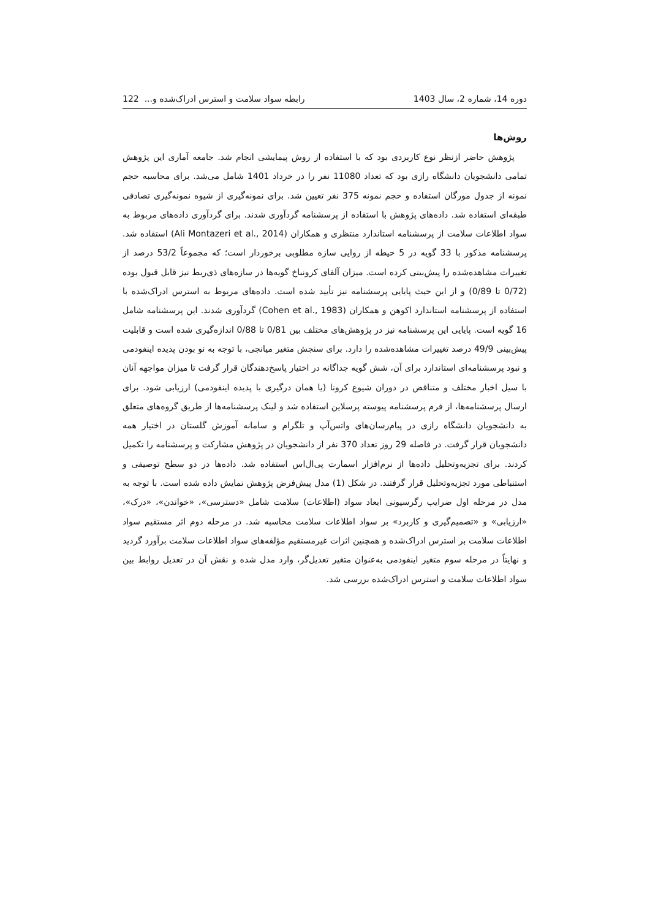دوره 14، شماره 2، سال 1403 رابطه سواد سلامت و استرس ادراک‌شده و... 122
روش‌ها
پژوهش حاضر ازنظر نوع کاربردی بود که با استفاده از روش پیمایشی انجام شد. جامعه آماری این پژوهش تمامی دانشجویان دانشگاه رازی بود که تعداد 11080 نفر را در خرداد 1401 شامل می‌شد. برای محاسبه حجم نمونه از جدول مورگان استفاده و حجم نمونه 375 نفر تعیین شد. برای نمونه‌گیری از شیوه نمونه‌گیری تصادفی طبقه‌ای استفاده شد. داده‌های پژوهش با استفاده از پرسشنامه گردآوری شدند. برای گردآوری داده‌های مربوط به سواد اطلاعات سلامت از پرسشنامه استاندارد منتظری و همکاران (Ali Montazeri et al., 2014) استفاده شد. پرسشنامه مذکور با 33 گویه در 5 حیطه از روایی سازه مطلوبی برخوردار است؛ که مجموعاً 53/2 درصد از تغییرات مشاهده‌شده را پیش‌بینی کرده است. میزان آلفای کرونباخ گویه‌ها در سازه‌های ذی‌ربط نیز قابل قبول بوده (0/72 تا 0/89) و از این حیث پایایی پرسشنامه نیز تأیید شده است. داده‌های مربوط به استرس ادراک‌شده با استفاده از پرسشنامه استاندارد اکوهن و همکاران (Cohen et al., 1983) گردآوری شدند. این پرسشنامه شامل 16 گویه است. پایایی این پرسشنامه نیز در پژوهش‌های مختلف بین 0/81 تا 0/88 اندازه‌گیری شده است و قابلیت پیش‌بینی 49/9 درصد تغییرات مشاهده‌شده را دارد. برای سنجش متغیر میانجی، با توجه به نو بودن پدیده اینفودمی و نبود پرسشنامه‌ای استاندارد برای آن، شش گویه جداگانه در اختیار پاسخ‌دهندگان قرار گرفت تا میزان مواجهه آنان با سیل اخبار مختلف و متناقض در دوران شیوع کرونا (یا همان درگیری با پدیده اینفودمی) ارزیابی شود. برای ارسال پرسشنامه‌ها، از فرم پرسشنامه پیوسته پرسلاین استفاده شد و لینک پرسشنامه‌ها از طریق گروه‌های متعلق به دانشجویان دانشگاه رازی در پیام‌رسان‌های واتس‌آپ و تلگرام و سامانه آموزش گلستان در اختیار همه دانشجویان قرار گرفت. در فاصله 29 روز تعداد 370 نفر از دانشجویان در پژوهش مشارکت و پرسشنامه را تکمیل کردند. برای تجزیه‌وتحلیل داده‌ها از نرم‌افزار اسمارت پی‌ال‌اس استفاده شد. داده‌ها در دو سطح توصیفی و استنباطی مورد تجزیه‌وتحلیل قرار گرفتند. در شکل (1) مدل پیش‌فرض پژوهش نمایش داده شده است. با توجه به مدل در مرحله اول ضرایب رگرسیونی ابعاد سواد (اطلاعات) سلامت شامل «دسترسی»، «خواندن»، «درک»، «ارزیابی» و «تصمیم‌گیری و کاربرد» بر سواد اطلاعات سلامت محاسبه شد. در مرحله دوم اثر مستقیم سواد اطلاعات سلامت بر استرس ادراک‌شده و همچنین اثرات غیرمستقیم مؤلفه‌های سواد اطلاعات سلامت برآورد گردید و نهایتاً در مرحله سوم متغیر اینفودمی به‌عنوان متغیر تعدیل‌گر، وارد مدل شده و نقش آن در تعدیل روابط بین سواد اطلاعات سلامت و استرس ادراک‌شده بررسی شد.